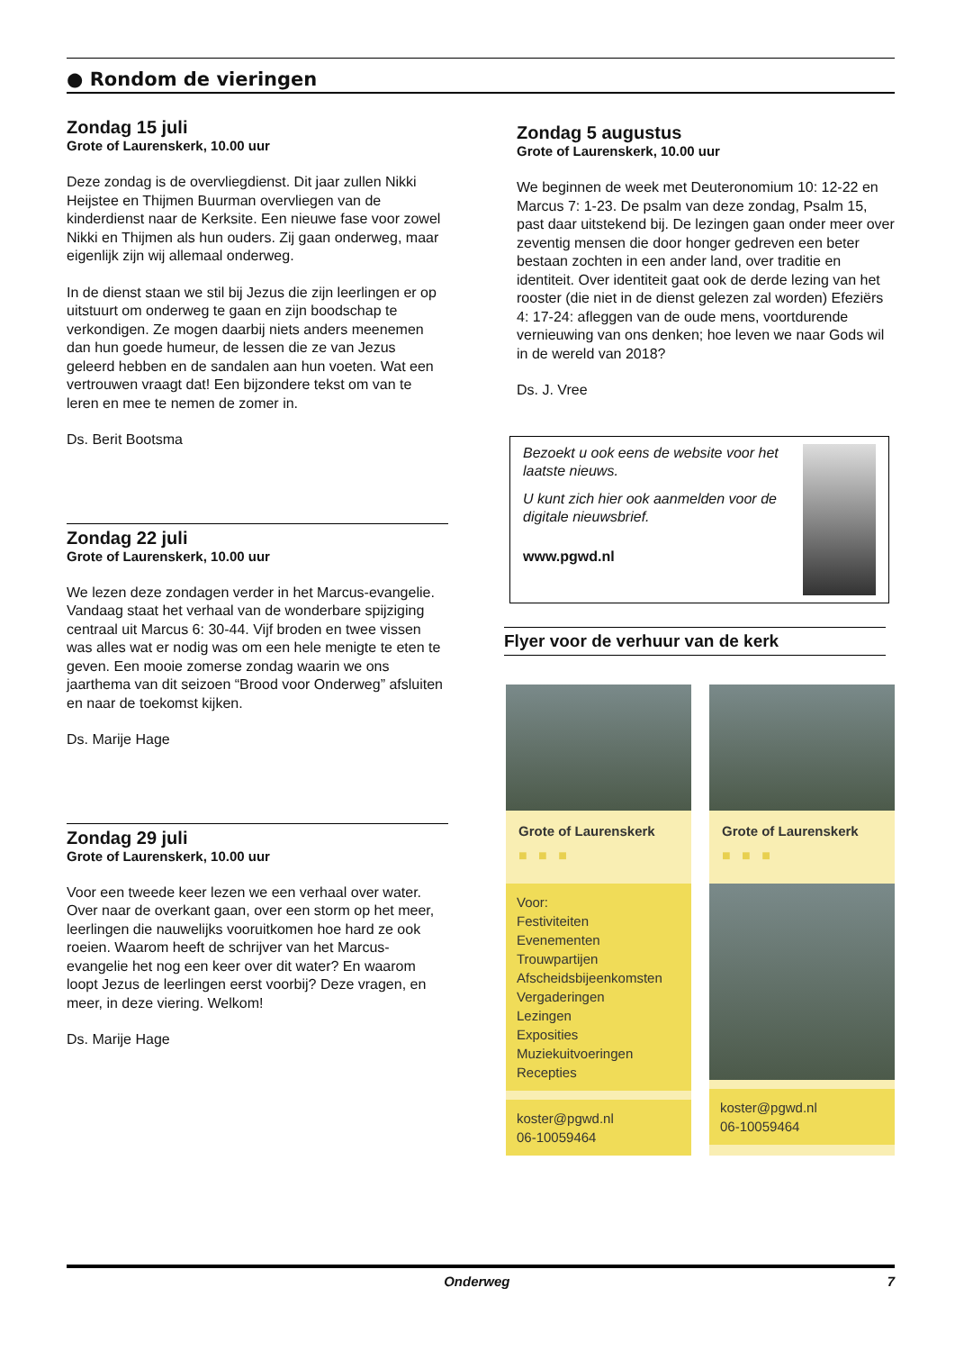● Rondom de vieringen
Zondag 15 juli
Grote of Laurenskerk, 10.00 uur
Deze zondag is de overvliegdienst. Dit jaar zullen Nikki Heijstee en Thijmen Buurman overvliegen van de kinderdienst naar de Kerksite. Een nieuwe fase voor zowel Nikki en Thijmen als hun ouders. Zij gaan onderweg, maar eigenlijk zijn wij allemaal onderweg.
In de dienst staan we stil bij Jezus die zijn leerlingen er op uitstuurt om onderweg te gaan en zijn boodschap te verkondigen. Ze mogen daarbij niets anders meenemen dan hun goede humeur, de lessen die ze van Jezus geleerd hebben en de sandalen aan hun voeten. Wat een vertrouwen vraagt dat! Een bijzondere tekst om van te leren en mee te nemen de zomer in.
Ds. Berit Bootsma
Zondag 22 juli
Grote of Laurenskerk, 10.00 uur
We lezen deze zondagen verder in het Marcus-evangelie. Vandaag staat het verhaal van de wonderbare spijziging centraal uit Marcus 6: 30-44. Vijf broden en twee vissen was alles wat er nodig was om een hele menigte te eten te geven. Een mooie zomerse zondag waarin we ons jaarthema van dit seizoen “Brood voor Onderweg” afsluiten en naar de toekomst kijken.
Ds. Marije Hage
Zondag 29 juli
Grote of Laurenskerk, 10.00 uur
Voor een tweede keer lezen we een verhaal over water. Over naar de overkant gaan, over een storm op het meer, leerlingen die nauwelijks vooruitkomen hoe hard ze ook roeien. Waarom heeft de schrijver van het Marcus-evangelie het nog een keer over dit water? En waarom loopt Jezus de leerlingen eerst voorbij? Deze vragen, en meer, in deze viering. Welkom!
Ds. Marije Hage
Zondag 5 augustus
Grote of Laurenskerk, 10.00 uur
We beginnen de week met Deuteronomium 10: 12-22 en Marcus 7: 1-23. De psalm van deze zondag, Psalm 15, past daar uitstekend bij. De lezingen gaan onder meer over zeventig mensen die door honger gedreven een beter bestaan zochten in een ander land, over traditie en identiteit. Over identiteit gaat ook de derde lezing van het rooster (die niet in de dienst gelezen zal worden) Efeziërs 4: 17-24: afleggen van de oude mens, voortdurende vernieuwing van ons denken; hoe leven we naar Gods wil in de wereld van 2018?
Ds. J. Vree
Bezoekt u ook eens de website voor het laatste nieuws.
U kunt zich hier ook aanmelden voor de digitale nieuwsbrief.
www.pgwd.nl
Flyer voor de verhuur van de kerk
Grote of Laurenskerk
■ ■ ■
Voor:
Festiviteiten
Evenementen
Trouwpartijen
Afscheidsbijeenkomsten
Vergaderingen
Lezingen
Exposities
Muziekuitvoeringen
Recepties
koster@pgwd.nl
06-10059464
Grote of Laurenskerk
■ ■ ■
koster@pgwd.nl
06-10059464
Onderweg 7